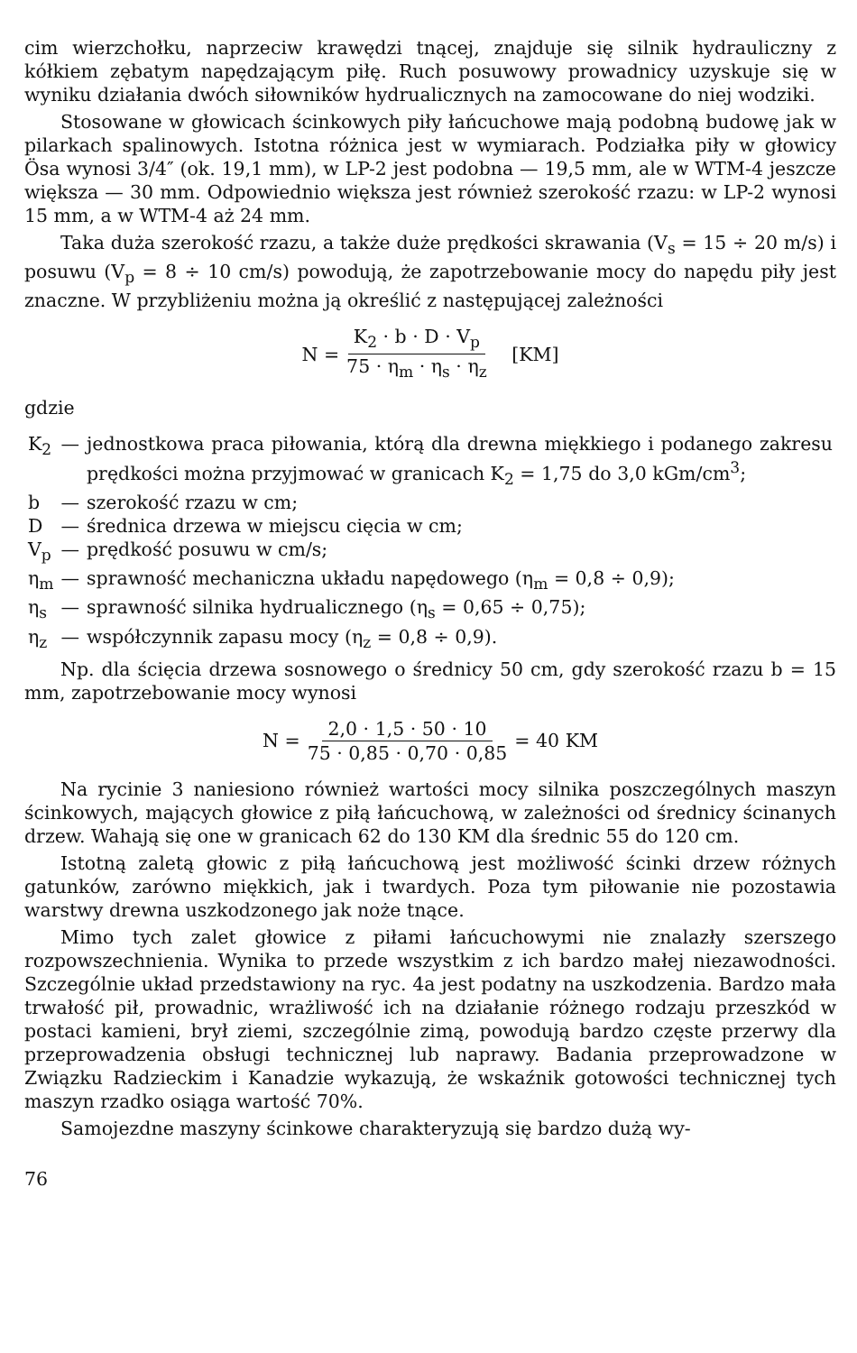cim wierzchołku, naprzeciw krawędzi tnącej, znajduje się silnik hydraulicz­ny z kółkiem zębatym napędzającym piłę. Ruch posuwowy prowadnicy uzyskuje się w wyniku działania dwóch siłowników hydrualicznych na zamocowane do niej wodziki.
Stosowane w głowicach ścinkowych piły łańcuchowe mają podobną budowę jak w pilarkach spalinowych. Istotna różnica jest w wymiarach. Podziałka piły w głowicy Ösa wynosi 3/4″ (ok. 19,1 mm), w LP-2 jest podobna — 19,5 mm, ale w WTM-4 jeszcze większa — 30 mm. Odpowiednio większa jest również szerokość rzazu: w LP-2 wynosi 15 mm, a w WTM-4 aż 24 mm.
Taka duża szerokość rzazu, a także duże prędkości skrawania (V<sub>s</sub> = 15 ÷ 20 m/s) i posuwu (V<sub>p</sub> = 8 ÷ 10 cm/s) powodują, że zapotrzebowanie mocy do napędu piły jest znaczne. W przybliżeniu można ją określić z następującej zależności
N = K<sub>2</sub> · b · D · V<sub>p</sub> 75 · η<sub>m</sub> · η<sub>s</sub> · η<sub>z</sub> [KM]
gdzie
| K<sub>2</sub> | — | jednostkowa praca piłowania, którą dla drewna miękkiego i podanego zakresu prędkości można przyjmować w granicach K<sub>2</sub> = 1,75 do 3,0 kGm/cm<sup>3</sup>; |
| b | — | szerokość rzazu w cm; |
| D | — | średnica drzewa w miejscu cięcia w cm; |
| V<sub>p</sub> | — | prędkość posuwu w cm/s; |
| η<sub>m</sub> | — | sprawność mechaniczna układu napędowego (η<sub>m</sub> = 0,8 ÷ 0,9); |
| η<sub>s</sub> | — | sprawność silnika hydrualicznego (η<sub>s</sub> = 0,65 ÷ 0,75); |
| η<sub>z</sub> | — | współczynnik zapasu mocy (η<sub>z</sub> = 0,8 ÷ 0,9). |
Np. dla ścięcia drzewa sosnowego o średnicy 50 cm, gdy szerokość rzazu b = 15 mm, zapotrzebowanie mocy wynosi
N = 2,0 · 1,5 · 50 · 10 75 · 0,85 · 0,70 · 0,85 = 40 KM
Na rycinie 3 naniesiono również wartości mocy silnika poszczególnych maszyn ścinkowych, mających głowice z piłą łańcuchową, w zależności od średnicy ścinanych drzew. Wahają się one w granicach 62 do 130 KM dla średnic 55 do 120 cm.
Istotną zaletą głowic z piłą łańcuchową jest możliwość ścinki drzew różnych gatunków, zarówno miękkich, jak i twardych. Poza tym piłowanie nie pozostawia warstwy drewna uszkodzonego jak noże tnące.
Mimo tych zalet głowice z piłami łańcuchowymi nie znalazły szerszego rozpowszechnienia. Wynika to przede wszystkim z ich bardzo małej niezawodności. Szczególnie układ przedstawiony na ryc. 4a jest podatny na uszkodzenia. Bardzo mała trwałość pił, prowadnic, wrażliwość ich na działanie różnego rodzaju przeszkód w postaci kamieni, brył ziemi, szczególnie zimą, powodują bardzo częste przerwy dla przeprowadzenia obsługi technicznej lub naprawy. Badania przeprowadzone w Związku Radzieckim i Kanadzie wykazują, że wskaźnik gotowości technicznej tych maszyn rzadko osiąga wartość 70%.
Samojezdne maszyny ścinkowe charakteryzują się bardzo dużą wy-
76